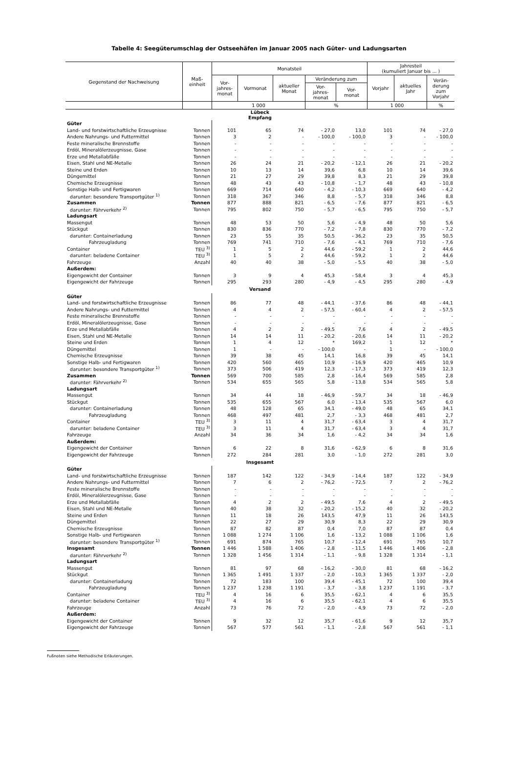Tabelle 4: Seegüterumschlag der Ostseehäfen im Januar 2005 nach Güter- und Ladungsarten
| Gegenstand der Nachweisung | Maß- einheit | Monatsteil | | | | | Jahresteil (kumuliert Januar bis ... ) | | |
| --- | --- | --- | --- | --- | --- | --- | --- | --- | --- |
| | | Vor- jahres- monat | Vormonat | aktueller Monat | Veränderung zum | | Vorjahr | aktuelles Jahr | Verän- derung zum Vorjahr |
| | | | | | Vor- jahres- monat | Vor- monat | | | |
| | | 1 000 | | | % | | 1 000 | | % |
| Lübeck Empfang | | | | | | | | | |
| Güter | | | | | | | | | |
| Land- und forstwirtschaftliche Erzeugnisse | Tonnen | 101 | 65 | 74 | - 27,0 | 13,0 | 101 | 74 | - 27,0 |
| Andere Nahrungs- und Futtermittel | Tonnen | 3 | 2 | - | - 100,0 | - 100,0 | 3 | - | - 100,0 |
| Feste mineralische Brennstoffe | Tonnen | - | - | - | - | - | - | - | - |
| Erdöl, Mineralölerzeugnisse, Gase | Tonnen | - | - | - | - | - | - | - | - |
| Erze und Metallabfälle | Tonnen | - | - | - | - | - | - | - | - |
| Eisen, Stahl und NE-Metalle | Tonnen | 26 | 24 | 21 | - 20,2 | - 12,1 | 26 | 21 | - 20,2 |
| Steine und Erden | Tonnen | 10 | 13 | 14 | 39,6 | 6,8 | 10 | 14 | 39,6 |
| Düngemittel | Tonnen | 21 | 27 | 29 | 39,8 | 8,3 | 21 | 29 | 39,8 |
| Chemische Erzeugnisse | Tonnen | 48 | 43 | 43 | - 10,8 | - 1,7 | 48 | 43 | - 10,8 |
| Sonstige Halb- und Fertigwaren | Tonnen | 669 | 714 | 640 | - 4,2 | - 10,3 | 669 | 640 | - 4,2 |
| darunter: besondere Transportgüter <sup>1)</sup> | Tonnen | 318 | 367 | 346 | 8,8 | - 5,7 | 318 | 346 | 8,8 |
| Zusammen | Tonnen | 877 | 888 | 821 | - 6,5 | - 7,6 | 877 | 821 | - 6,5 |
| darunter: Fährverkehr <sup>2)</sup> | Tonnen | 795 | 802 | 750 | - 5,7 | - 6,5 | 795 | 750 | - 5,7 |
| Ladungsart | | | | | | | | | |
| Massengut | Tonnen | 48 | 53 | 50 | 5,6 | - 4,9 | 48 | 50 | 5,6 |
| Stückgut | Tonnen | 830 | 836 | 770 | - 7,2 | - 7,8 | 830 | 770 | - 7,2 |
| darunter: Containerladung | Tonnen | 23 | 55 | 35 | 50,5 | - 36,2 | 23 | 35 | 50,5 |
| Fahrzeugladung | Tonnen | 769 | 741 | 710 | - 7,6 | - 4,1 | 769 | 710 | - 7,6 |
| Container | TEU <sup>3)</sup> | 1 | 5 | 2 | 44,6 | - 59,2 | 1 | 2 | 44,6 |
| darunter: beladene Container | TEU <sup>3)</sup> | 1 | 5 | 2 | 44,6 | - 59,2 | 1 | 2 | 44,6 |
| Fahrzeuge | Anzahl | 40 | 40 | 38 | - 5,0 | - 5,5 | 40 | 38 | - 5,0 |
| Außerdem: | | | | | | | | | |
| Eigengewicht der Container | Tonnen | 3 | 9 | 4 | 45,3 | - 58,4 | 3 | 4 | 45,3 |
| Eigengewicht der Fahrzeuge | Tonnen | 295 | 293 | 280 | - 4,9 | - 4,5 | 295 | 280 | - 4,9 |
| Versand | | | | | | | | | |
| Güter | | | | | | | | | |
| Land- und forstwirtschaftliche Erzeugnisse | Tonnen | 86 | 77 | 48 | - 44,1 | - 37,6 | 86 | 48 | - 44,1 |
| Andere Nahrungs- und Futtermittel | Tonnen | 4 | 4 | 2 | - 57,5 | - 60,4 | 4 | 2 | - 57,5 |
| Feste mineralische Brennstoffe | Tonnen | - | - | - | - | - | - | - | - |
| Erdöl, Mineralölerzeugnisse, Gase | Tonnen | - | - | - | - | - | - | - | - |
| Erze und Metallabfälle | Tonnen | 4 | 2 | 2 | - 49,5 | 7,6 | 4 | 2 | - 49,5 |
| Eisen, Stahl und NE-Metalle | Tonnen | 14 | 14 | 11 | - 20,2 | - 20,6 | 14 | 11 | - 20,2 |
| Steine und Erden | Tonnen | 1 | 4 | 12 | * | 169,2 | 1 | 12 | * |
| Düngemittel | Tonnen | 1 | - | - | - 100,0 | - | 1 | - | - 100,0 |
| Chemische Erzeugnisse | Tonnen | 39 | 38 | 45 | 14,1 | 16,8 | 39 | 45 | 14,1 |
| Sonstige Halb- und Fertigwaren | Tonnen | 420 | 560 | 465 | 10,9 | - 16,9 | 420 | 465 | 10,9 |
| darunter: besondere Transportgüter <sup>1)</sup> | Tonnen | 373 | 506 | 419 | 12,3 | - 17,3 | 373 | 419 | 12,3 |
| Zusammen | Tonnen | 569 | 700 | 585 | 2,8 | - 16,4 | 569 | 585 | 2,8 |
| darunter: Fährverkehr <sup>2)</sup> | Tonnen | 534 | 655 | 565 | 5,8 | - 13,8 | 534 | 565 | 5,8 |
| Ladungsart | | | | | | | | | |
| Massengut | Tonnen | 34 | 44 | 18 | - 46,9 | - 59,7 | 34 | 18 | - 46,9 |
| Stückgut | Tonnen | 535 | 655 | 567 | 6,0 | - 13,4 | 535 | 567 | 6,0 |
| darunter: Containerladung | Tonnen | 48 | 128 | 65 | 34,1 | - 49,0 | 48 | 65 | 34,1 |
| Fahrzeugladung | Tonnen | 468 | 497 | 481 | 2,7 | - 3,3 | 468 | 481 | 2,7 |
| Container | TEU <sup>3)</sup> | 3 | 11 | 4 | 31,7 | - 63,4 | 3 | 4 | 31,7 |
| darunter: beladene Container | TEU <sup>3)</sup> | 3 | 11 | 4 | 31,7 | - 63,4 | 3 | 4 | 31,7 |
| Fahrzeuge | Anzahl | 34 | 36 | 34 | 1,6 | - 4,2 | 34 | 34 | 1,6 |
| Außerdem: | | | | | | | | | |
| Eigengewicht der Container | Tonnen | 6 | 22 | 8 | 31,6 | - 62,9 | 6 | 8 | 31,6 |
| Eigengewicht der Fahrzeuge | Tonnen | 272 | 284 | 281 | 3,0 | - 1,0 | 272 | 281 | 3,0 |
| Insgesamt | | | | | | | | | |
| Güter | | | | | | | | | |
| Land- und forstwirtschaftliche Erzeugnisse | Tonnen | 187 | 142 | 122 | - 34,9 | - 14,4 | 187 | 122 | - 34,9 |
| Andere Nahrungs- und Futtermittel | Tonnen | 7 | 6 | 2 | - 76,2 | - 72,5 | 7 | 2 | - 76,2 |
| Feste mineralische Brennstoffe | Tonnen | - | - | - | - | - | - | - | - |
| Erdöl, Mineralölerzeugnisse, Gase | Tonnen | - | - | - | - | - | - | - | - |
| Erze und Metallabfälle | Tonnen | 4 | 2 | 2 | - 49,5 | 7,6 | 4 | 2 | - 49,5 |
| Eisen, Stahl und NE-Metalle | Tonnen | 40 | 38 | 32 | - 20,2 | - 15,2 | 40 | 32 | - 20,2 |
| Steine und Erden | Tonnen | 11 | 18 | 26 | 143,5 | 47,9 | 11 | 26 | 143,5 |
| Düngemittel | Tonnen | 22 | 27 | 29 | 30,9 | 8,3 | 22 | 29 | 30,9 |
| Chemische Erzeugnisse | Tonnen | 87 | 82 | 87 | 0,4 | 7,0 | 87 | 87 | 0,4 |
| Sonstige Halb- und Fertigwaren | Tonnen | 1 088 | 1 274 | 1 106 | 1,6 | - 13,2 | 1 088 | 1 106 | 1,6 |
| darunter: besondere Transportgüter <sup>1)</sup> | Tonnen | 691 | 874 | 765 | 10,7 | - 12,4 | 691 | 765 | 10,7 |
| Insgesamt | Tonnen | 1 446 | 1 588 | 1 406 | - 2,8 | - 11,5 | 1 446 | 1 406 | - 2,8 |
| darunter: Fährverkehr <sup>2)</sup> | Tonnen | 1 328 | 1 456 | 1 314 | - 1,1 | - 9,8 | 1 328 | 1 314 | - 1,1 |
| Ladungsart | | | | | | | | | |
| Massengut | Tonnen | 81 | 97 | 68 | - 16,2 | - 30,0 | 81 | 68 | - 16,2 |
| Stückgut | Tonnen | 1 365 | 1 491 | 1 337 | - 2,0 | - 10,3 | 1 365 | 1 337 | - 2,0 |
| darunter: Containerladung | Tonnen | 72 | 183 | 100 | 39,4 | - 45,1 | 72 | 100 | 39,4 |
| Fahrzeugladung | Tonnen | 1 237 | 1 238 | 1 191 | - 3,7 | - 3,8 | 1 237 | 1 191 | - 3,7 |
| Container | TEU <sup>3)</sup> | 4 | 16 | 6 | 35,5 | - 62,1 | 4 | 6 | 35,5 |
| darunter: beladene Container | TEU <sup>3)</sup> | 4 | 16 | 6 | 35,5 | - 62,1 | 4 | 6 | 35,5 |
| Fahrzeuge | Anzahl | 73 | 76 | 72 | - 2,0 | - 4,9 | 73 | 72 | - 2,0 |
| Außerdem: | | | | | | | | | |
| Eigengewicht der Container | Tonnen | 9 | 32 | 12 | 35,7 | - 61,6 | 9 | 12 | 35,7 |
| Eigengewicht der Fahrzeuge | Tonnen | 567 | 577 | 561 | - 1,1 | - 2,8 | 567 | 561 | - 1,1 |
Fußnoten siehe Methodische Erläuterungen.